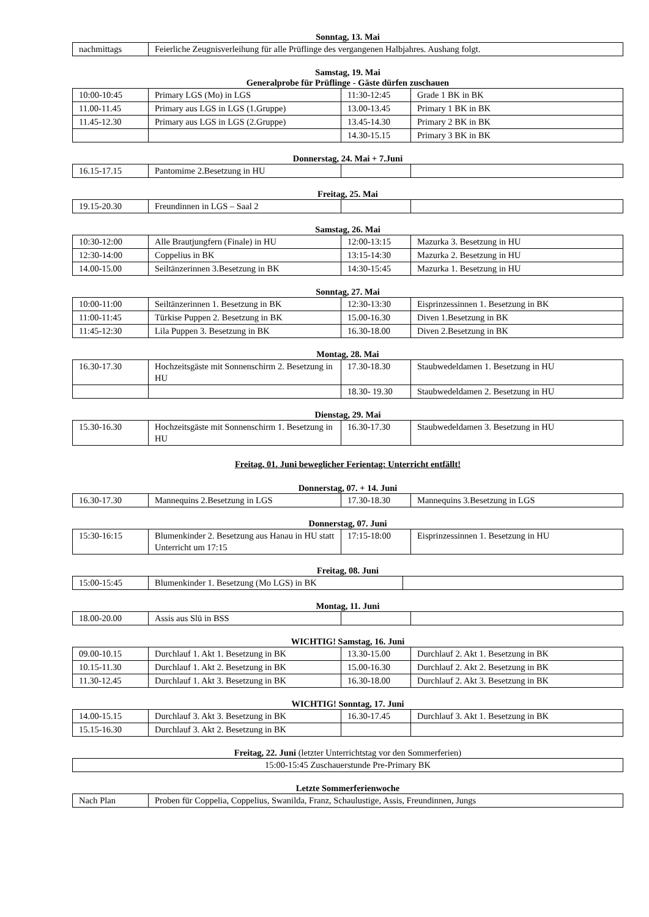Sonntag, 13. Mai
| nachmittags | Feierliche Zeugnisverleihung für alle Prüflinge des vergangenen Halbjahres. Aushang folgt. |
Samstag, 19. Mai
Generalprobe für Prüflinge - Gäste dürfen zuschauen
| 10:00-10:45 | Primary LGS (Mo) in LGS | 11:30-12:45 | Grade 1 BK in BK |
| 11.00-11.45 | Primary aus LGS in LGS (1.Gruppe) | 13.00-13.45 | Primary 1 BK in BK |
| 11.45-12.30 | Primary aus LGS in LGS (2.Gruppe) | 13.45-14.30 | Primary 2 BK in BK |
| | | 14.30-15.15 | Primary 3 BK in BK |
Donnerstag, 24. Mai + 7.Juni
| 16.15-17.15 | Pantomime 2.Besetzung in HU | | |
Freitag, 25. Mai
| 19.15-20.30 | Freundinnen in LGS – Saal 2 | | |
Samstag, 26. Mai
| 10:30-12:00 | Alle Brautjungfern (Finale) in HU | 12:00-13:15 | Mazurka 3. Besetzung in HU |
| 12:30-14:00 | Coppelius in BK | 13:15-14:30 | Mazurka 2. Besetzung in HU |
| 14.00-15.00 | Seiltänzerinnen 3.Besetzung in BK | 14:30-15:45 | Mazurka 1. Besetzung in HU |
Sonntag, 27. Mai
| 10:00-11:00 | Seiltänzerinnen 1. Besetzung in BK | 12:30-13:30 | Eisprinzessinnen 1. Besetzung in BK |
| 11:00-11:45 | Türkise Puppen 2. Besetzung in BK | 15.00-16.30 | Diven 1.Besetzung in BK |
| 11:45-12:30 | Lila Puppen 3. Besetzung in BK | 16.30-18.00 | Diven 2.Besetzung in BK |
Montag, 28. Mai
| 16.30-17.30 | Hochzeitsgäste mit Sonnenschirm 2. Besetzung in HU | 17.30-18.30 | Staubwedeldamen 1. Besetzung in HU |
| | | 18.30- 19.30 | Staubwedeldamen 2. Besetzung in HU |
Dienstag, 29. Mai
| 15.30-16.30 | Hochzeitsgäste mit Sonnenschirm 1. Besetzung in HU | 16.30-17.30 | Staubwedeldamen 3. Besetzung in HU |
Freitag, 01. Juni beweglicher Ferientag: Unterricht entfällt!
Donnerstag, 07. + 14. Juni
| 16.30-17.30 | Mannequins 2.Besetzung in LGS | 17.30-18.30 | Mannequins 3.Besetzung in LGS |
Donnerstag, 07. Juni
| 15:30-16:15 | Blumenkinder 2. Besetzung aus Hanau in HU statt Unterricht um 17:15 | 17:15-18:00 | Eisprinzessinnen 1. Besetzung in HU |
Freitag, 08. Juni
| 15:00-15:45 | Blumenkinder 1. Besetzung (Mo LGS) in BK | |
Montag, 11. Juni
| 18.00-20.00 | Assis aus Slü in BSS | | |
WICHTIG! Samstag, 16. Juni
| 09.00-10.15 | Durchlauf 1. Akt 1. Besetzung in BK | 13.30-15.00 | Durchlauf 2. Akt 1. Besetzung in BK |
| 10.15-11.30 | Durchlauf 1. Akt 2. Besetzung in BK | 15.00-16.30 | Durchlauf 2. Akt 2. Besetzung in BK |
| 11.30-12.45 | Durchlauf 1. Akt 3. Besetzung in BK | 16.30-18.00 | Durchlauf 2. Akt 3. Besetzung in BK |
WICHTIG! Sonntag, 17. Juni
| 14.00-15.15 | Durchlauf 3. Akt 3. Besetzung in BK | 16.30-17.45 | Durchlauf 3. Akt 1. Besetzung in BK |
| 15.15-16.30 | Durchlauf 3. Akt 2. Besetzung in BK | | |
Freitag, 22. Juni (letzter Unterrichtstag vor den Sommerferien)
| 15:00-15:45 Zuschauerstunde Pre-Primary BK |
Letzte Sommerferienwoche
| Nach Plan | Proben für Coppelia, Coppelius, Swanilda, Franz, Schaulustige, Assis, Freundinnen, Jungs |